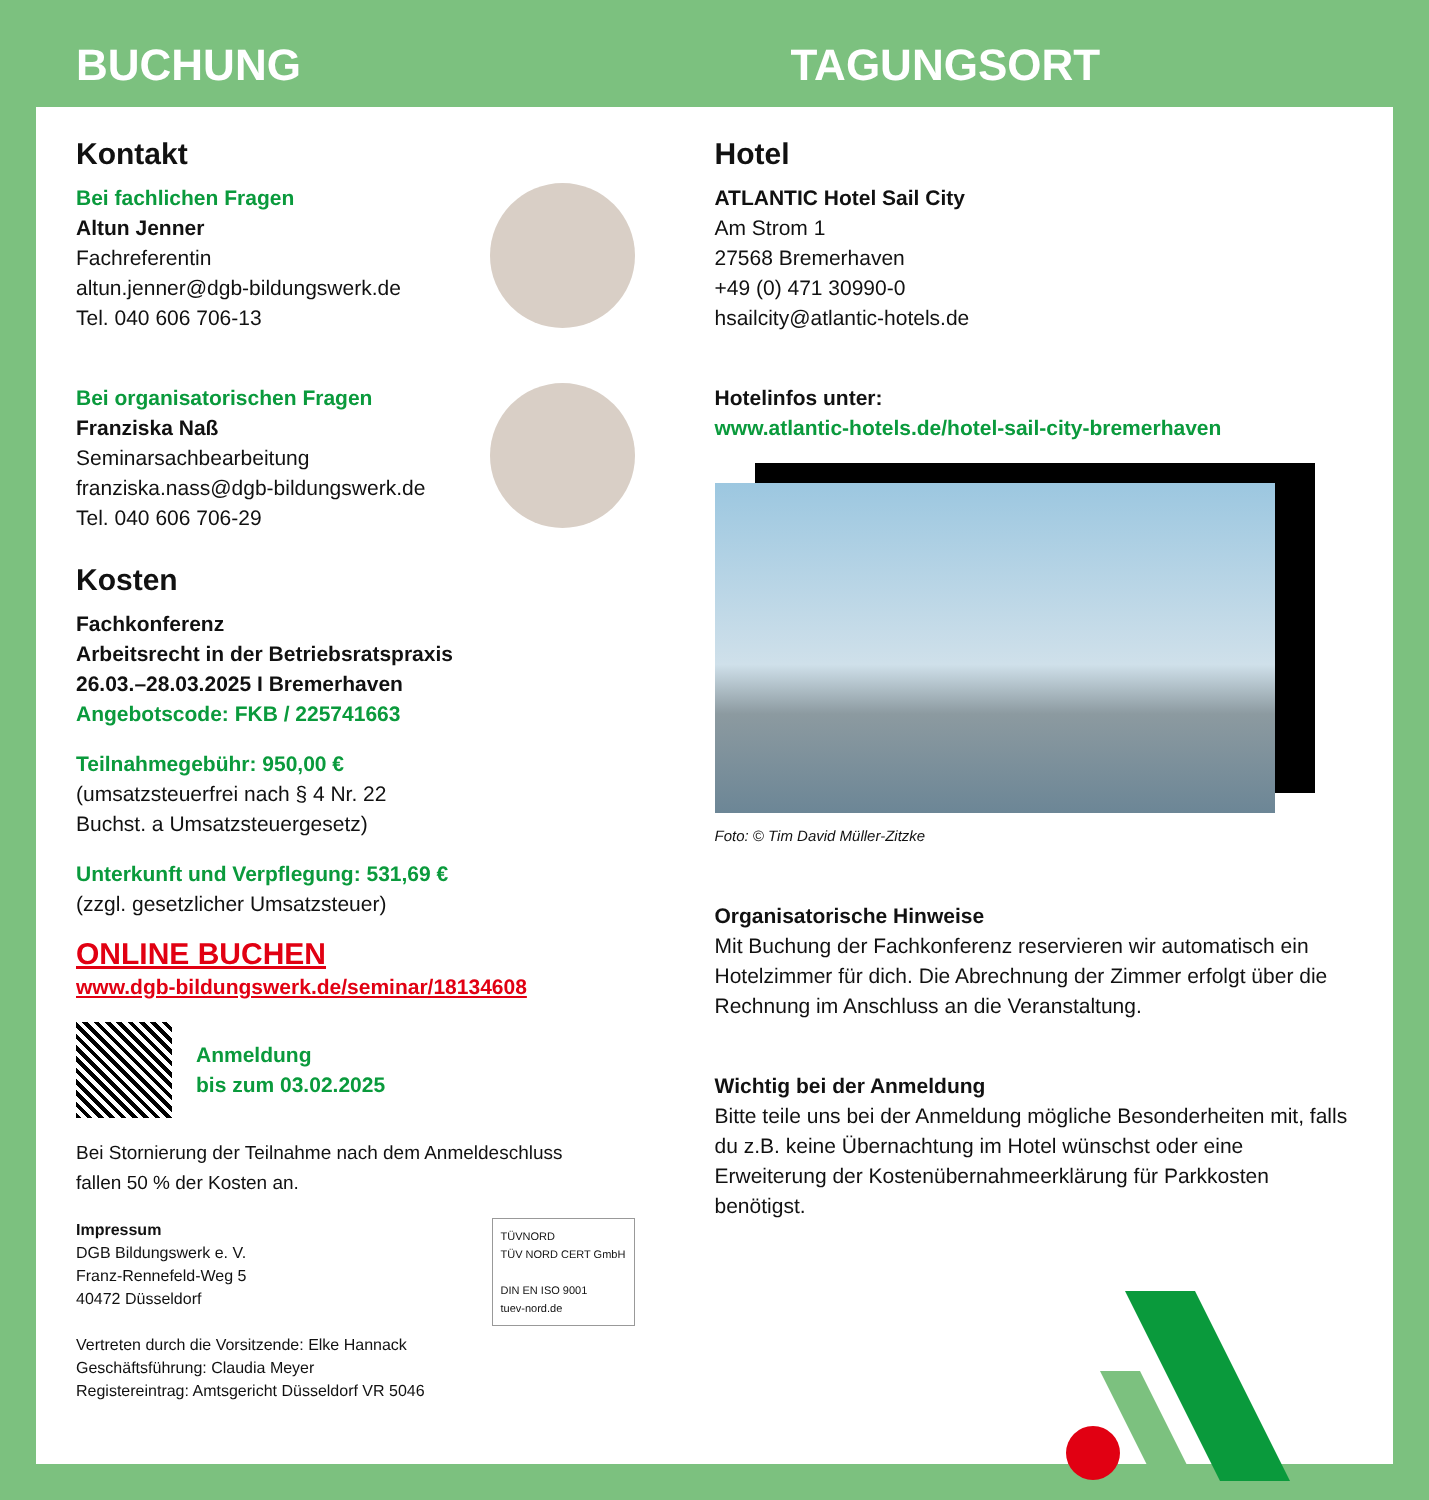BUCHUNG TAGUNGSORT
Kontakt
Bei fachlichen Fragen
Altun Jenner
Fachreferentin
altun.jenner@dgb-bildungswerk.de
Tel. 040 606 706-13
Bei organisatorischen Fragen
Franziska Naß
Seminarsachbearbeitung
franziska.nass@dgb-bildungswerk.de
Tel. 040 606 706-29
Kosten
Fachkonferenz
Arbeitsrecht in der Betriebsratspraxis
26.03.–28.03.2025 I Bremerhaven
Angebotscode: FKB / 225741663
Teilnahmegebühr: 950,00 €
(umsatzsteuerfrei nach § 4 Nr. 22
Buchst. a Umsatzsteuergesetz)
Unterkunft und Verpflegung: 531,69 €
(zzgl. gesetzlicher Umsatzsteuer)
ONLINE BUCHEN
www.dgb-bildungswerk.de/seminar/18134608
Anmeldung
bis zum 03.02.2025
Bei Stornierung der Teilnahme nach dem Anmeldeschluss
fallen 50 % der Kosten an.
TÜVNORD
TÜV NORD CERT GmbH
DIN EN ISO 9001
tuev-nord.de
Impressum
DGB Bildungswerk e. V.
Franz-Rennefeld-Weg 5
40472 Düsseldorf
Vertreten durch die Vorsitzende: Elke Hannack
Geschäftsführung: Claudia Meyer
Registereintrag: Amtsgericht Düsseldorf VR 5046
Hotel
ATLANTIC Hotel Sail City
Am Strom 1
27568 Bremerhaven
+49 (0) 471 30990-0
hsailcity@atlantic-hotels.de
Hotelinfos unter:
www.atlantic-hotels.de/hotel-sail-city-bremerhaven
Foto: © Tim David Müller-Zitzke
Organisatorische Hinweise
Mit Buchung der Fachkonferenz reservieren wir automatisch ein Hotelzimmer für dich. Die Abrechnung der Zimmer erfolgt über die Rechnung im Anschluss an die Veranstaltung.
Wichtig bei der Anmeldung
Bitte teile uns bei der Anmeldung mögliche Besonderheiten mit, falls du z.B. keine Übernachtung im Hotel wünschst oder eine Erweiterung der Kostenübernahmeerklärung für Parkkosten benötigst.